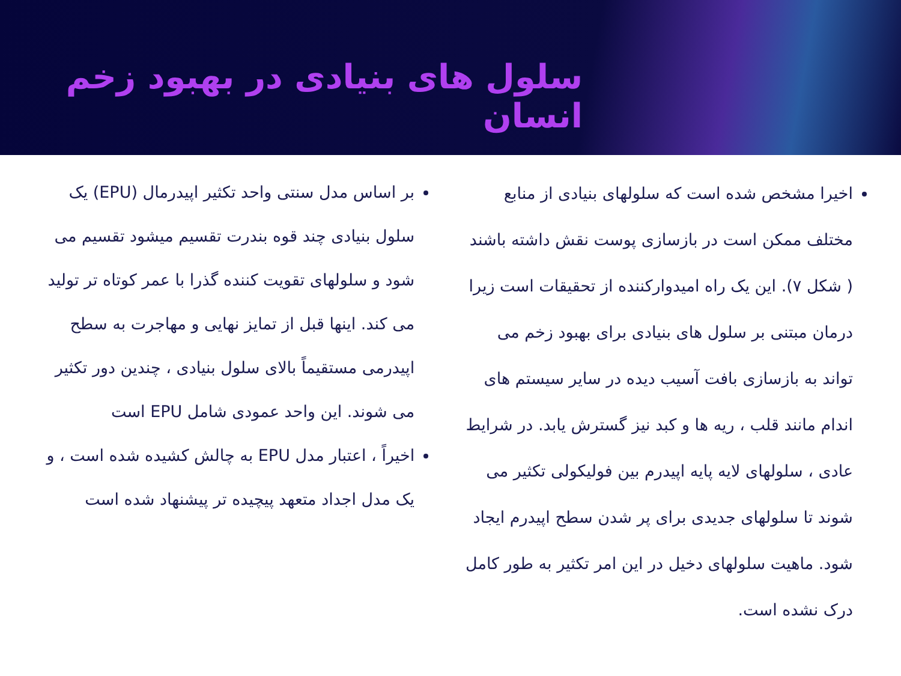سلول های بنیادی در بهبود زخم انسان
اخیرا مشخص شده است که سلولهای بنیادی از منابع مختلف ممکن است در بازسازی پوست نقش داشته باشند ( شکل ۷). این یک راه امیدوارکننده از تحقیقات است زیرا درمان مبتنی بر سلول های بنیادی برای بهبود زخم می تواند به بازسازی بافت آسیب دیده در سایر سیستم های اندام مانند قلب ، ریه ها و کبد نیز گسترش یابد. در شرایط عادی ، سلولهای لایه پایه اپیدرم بین فولیکولی تکثیر می شوند تا سلولهای جدیدی برای پر شدن سطح اپیدرم ایجاد شود. ماهیت سلولهای دخیل در این امر تکثیر به طور کامل درک نشده است.
بر اساس مدل سنتی واحد تکثیر اپیدرمال (EPU) یک سلول بنیادی چند قوه بندرت تقسیم میشود تقسیم می شود و سلولهای تقویت کننده گذرا با عمر کوتاه تر تولید می کند. اینها قبل از تمایز نهایی و مهاجرت به سطح اپیدرمی مستقیماً بالای سلول بنیادی ، چندین دور تکثیر می شوند. این واحد عمودی شامل EPU است
اخیراً ، اعتبار مدل EPU به چالش کشیده شده است ، و یک مدل اجداد متعهد پیچیده تر پیشنهاد شده است